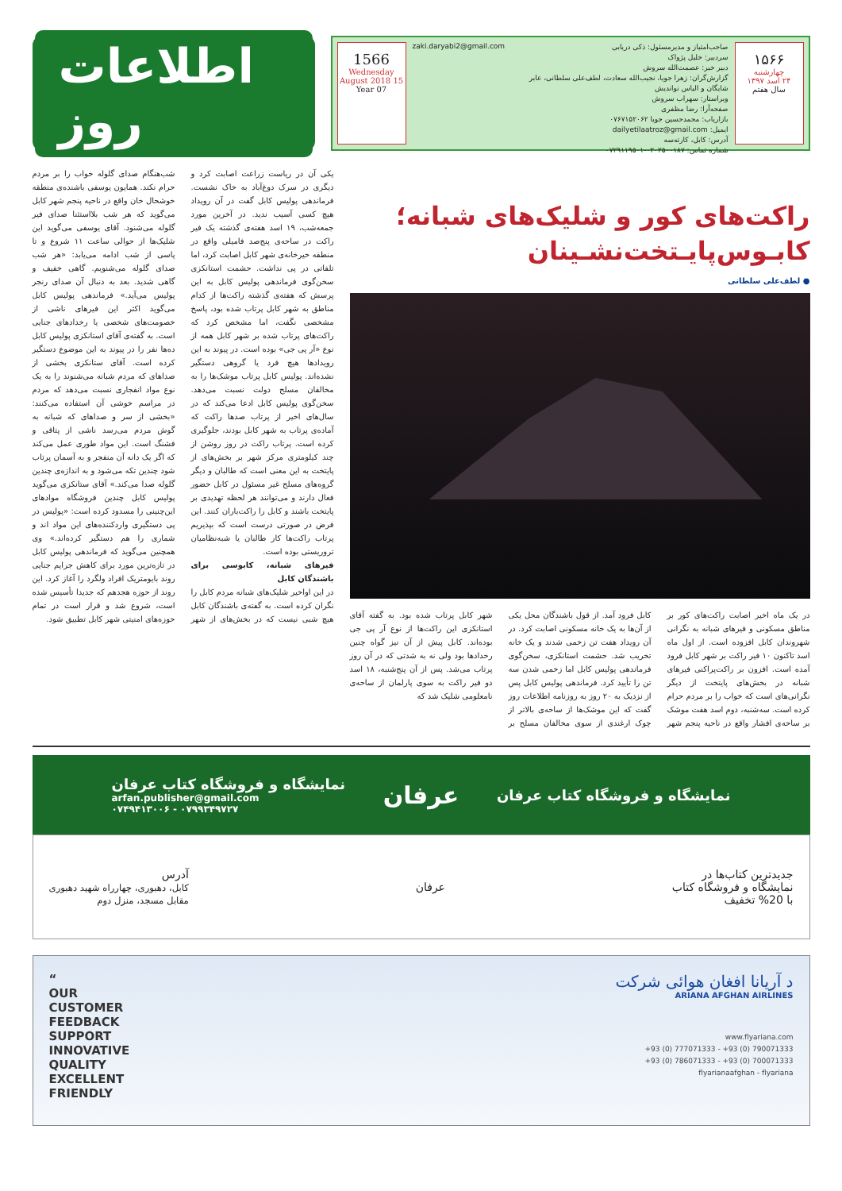اطلاعات روز
۱۵۶۶
چهارشنبه
۲۴ اسد ۱۳۹۷
سال هفتم
صاحب‌امتیاز و مدیرمسئول: ذکی دریابی
سردبیر: خلیل پژواک
دبیر خبر: عصمت‌الله سروش
گزارش‌گران: زهرا جویا، نجیب‌الله سعادت، لطف‌علی سلطانی، عابر شایگان و الیاس نواندیش
ویراستار: سهراب سروش
صفحه‌آرا: رضا مظفری
بازاریاب: محمدحسین جویا ۰۷۶۷۱۵۲۰۶۲
ایمیل: dailyetilaatroz@gmail.com
آدرس: کابل، کارته‌سه
شماره تماس: ۰۲۰۲۵۰۰۱۸۷-۰۷۲۹۱۱۹۵۰۱
zaki.daryabi2@gmail.com
1566
Wednesday
15 August 2018
Year 07
راکت‌های کور و شلیک‌های شبانه؛
کابـوس‌پایـتخت‌نشـینان
● لطف‌علی سلطانی
در یک ماه اخیر اصابت راکت‌های کور بر مناطق مسکونی و فیرهای شبانه به نگرانی شهروندان کابل افزوده است. از اول ماه اسد تاکنون ۱۰ فیر راکت بر شهر کابل فرود آمده است. افزون بر راکت‌پراکنی فیرهای شبانه در بخش‌های پایتخت از دیگر نگرانی‌های است که خواب را بر مردم حرام کرده است. سه‌شنبه، دوم اسد هفت موشک بر ساحه‌ی افشار واقع در ناحیه پنجم شهر کابل فرود آمد. از قول باشندگان محل یکی از آن‌ها به یک خانه مسکونی اصابت کرد. در آن رویداد هفت تن زخمی شدند و یک خانه تخریب شد. حشمت استانکزی، سخن‌گوی فرماندهی پولیس کابل اما زخمی شدن سه تن را تأیید کرد. فرماندهی پولیس کابل پس از نزدیک به ۲۰ روز به روزنامه اطلاعات روز گفت که این موشک‌ها از ساحه‌ی بالاتر از چوک ارغندی از سوی مخالفان مسلح بر شهر کابل پرتاب شده بود. به گفته آقای استانکزی این راکت‌ها از نوع آر پی جی بوده‌اند. کابل پیش از آن نیز گواه چنین رخدادها بود ولی نه به شدتی که در آن روز پرتاب می‌شد. پس از آن پنج‌شنبه، ۱۸ اسد دو فیر راکت به سوی پارلمان از ساحه‌ی نامعلومی شلیک شد که
یکی آن در ریاست زراعت اصابت کرد و دیگری در سرک دوغ‌آباد به خاک نشست. فرماندهی پولیس کابل گفت در آن رویداد هیچ کسی آسیب ندید. در آخرین مورد جمعه‌شب، ۱۹ اسد هفته‌ی گذشته یک فیر راکت در ساحه‌ی پنج‌صد فامیلی واقع در منطقه خیرخانه‌ی شهر کابل اصابت کرد، اما تلفاتی در پی نداشت. حشمت استانکزی سخن‌گوی فرماندهی پولیس کابل به این پرسش که هفته‌ی گذشته راکت‌ها از کدام مناطق به شهر کابل پرتاب شده بود، پاسخ مشخصی نگفت، اما مشخص کرد که راکت‌های پرتاب شده بر شهر کابل همه از نوع «آر پی جی» بوده است. در پیوند به این رویدادها هیچ فرد یا گروهی دستگیر نشده‌اند. پولیس کابل پرتاب موشک‌ها را به مخالفان مسلح دولت نسبت می‌دهد. سخن‌گوی پولیس کابل ادعا می‌کند که در سال‌های اخیر از پرتاب صدها راکت که آماده‌ی پرتاب به شهر کابل بودند، جلوگیری کرده است. پرتاب راکت در روز روشن از چند کیلومتری مرکز شهر بر بخش‌های از پایتخت به این معنی است که طالبان و دیگر گروه‌های مسلح غیر مسئول در کابل حضور فعال دارند و می‌توانند هر لحظه تهدیدی بر پایتخت باشند و کابل را راکت‌باران کنند. این فرض در صورتی درست است که بپذیریم پرتاب راکت‌ها کار طالبان یا شبه‌نظامیان تروریستی بوده است.
فیرهای شبانه، کابوسی برای باشندگان کابل
در این اواخیر شلیک‌های شبانه مردم کابل را نگران کرده است. به گفته‌ی باشندگان کابل هیچ شبی نیست که در بخش‌های از شهر شب‌هنگام صدای گلوله خواب را بر مردم حرام نکند. همایون یوسفی باشنده‌ی منطقه خوشحال خان واقع در ناحیه پنجم شهر کابل می‌گوید که هر شب بلااستثنا صدای فیر گلوله می‌شنود. آقای یوسفی می‌گوید این شلیک‌ها از حوالی ساعت ۱۱ شروع و تا پاسی از شب ادامه می‌یابد: «هر شب صدای گلوله می‌شنویم. گاهی خفیف و گاهی شدید. بعد به دنبال آن صدای رنجر پولیس می‌آید.» فرماندهی پولیس کابل می‌گوید اکثر این فیرهای ناشی از خصومت‌های شخصی یا رخدادهای جنایی است. به گفته‌ی آقای استانکزی پولیس کابل ده‌ها نفر را در پیوند به این موضوع دستگیر کرده است. آقای ستانکزی بخشی از صداهای که مردم شبانه می‌شنوند را به یک نوع مواد انفجاری نسبت می‌دهد که مردم در مراسم خوشی آن استفاده می‌کنند: «بخشی از سر و صداهای که شبانه به گوش مردم می‌رسد ناشی از پتاقی و فشنگ است. این مواد طوری عمل می‌کند که اگر یک دانه آن منفجر و به آسمان پرتاب شود چندین تکه می‌شود و به اندازه‌ی چندین گلوله صدا می‌کند.» آقای ستانکزی می‌گوید پولیس کابل چندین فروشگاه موادهای این‌چنینی را مسدود کرده است: «پولیس در پی دستگیری واردکننده‌های این مواد اند و شماری را هم دستگیر کرده‌اند.» وی همچنین می‌گوید که فرماندهی پولیس کابل در تازه‌ترین مورد برای کاهش جرایم جنایی روند بایومتریک افراد ولگرد را آغاز کرد. این روند از حوزه هجدهم که جدیدا تأسیس شده است، شروع شد و قرار است در تمام حوزه‌های امنیتی شهر کابل تطبیق شود.
نمایشگاه و فروشگاه کتاب عرفان عرفان نمایشگاه و فروشگاه کتاب عرفان
arfan.publisher@gmail.com
۰۷۴۹۴۱۳۰۰۶ - ۰۷۹۹۳۴۹۷۲۷
جدیدترین کتاب‌ها در
نمایشگاه و فروشگاه کتاب
با 20% تخفیف عرفان آدرس
کابل، دهبوری، چهارراه شهید دهبوری
مقابل مسجد، منزل دوم
“
OUR
CUSTOMER
FEEDBACK
SUPPORT
INNOVATIVE
QUALITY
EXCELLENT
FRIENDLY
د آریانا افغان هوائی شرکت
ARIANA AFGHAN AIRLINES
www.flyariana.com
+93 (0) 777071333 - +93 (0) 790071333
+93 (0) 786071333 - +93 (0) 700071333
flyarianaafghan - flyariana